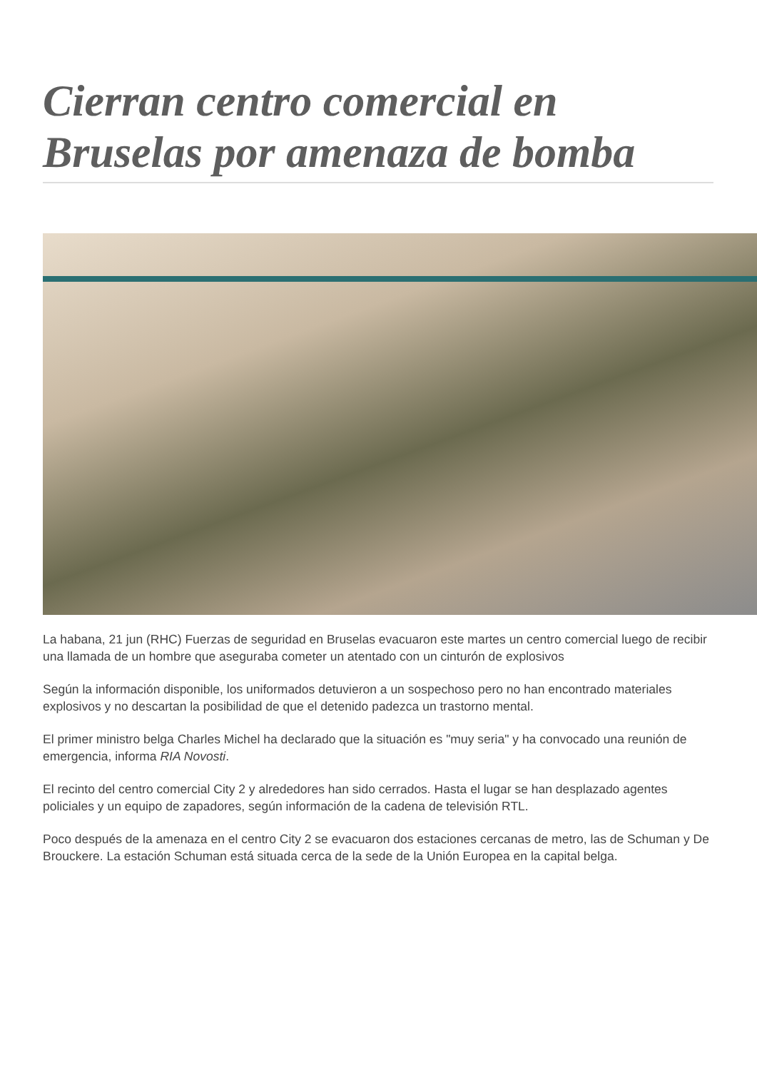Cierran centro comercial en Bruselas por amenaza de bomba
La habana, 21 jun (RHC) Fuerzas de seguridad en Bruselas evacuaron este martes un centro comercial luego de recibir una llamada de un hombre que aseguraba cometer un atentado con un cinturón de explosivos
Según la información disponible, los uniformados detuvieron a un sospechoso pero no han encontrado materiales explosivos y no descartan la posibilidad de que el detenido padezca un trastorno mental.
El primer ministro belga Charles Michel ha declarado que la situación es "muy seria" y ha convocado una reunión de emergencia, informa RIA Novosti.
El recinto del centro comercial City 2 y alrededores han sido cerrados. Hasta el lugar se han desplazado agentes policiales y un equipo de zapadores, según información de la cadena de televisión RTL.
Poco después de la amenaza en el centro City 2 se evacuaron dos estaciones cercanas de metro, las de Schuman y De Brouckere. La estación Schuman está situada cerca de la sede de la Unión Europea en la capital belga.